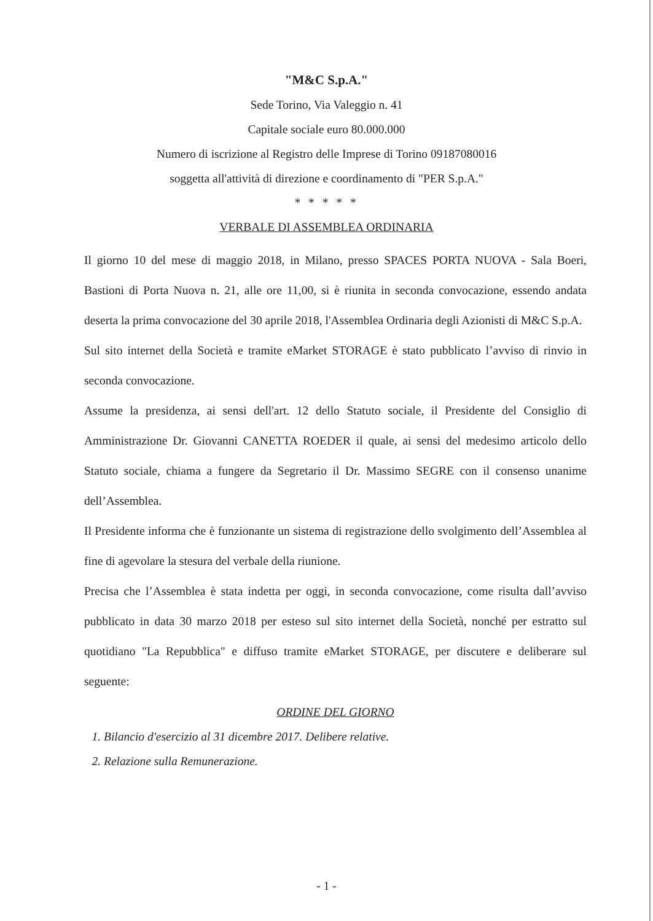"M&C S.p.A."
Sede Torino, Via Valeggio n. 41
Capitale sociale euro 80.000.000
Numero di iscrizione al Registro delle Imprese di Torino 09187080016
soggetta all'attività di direzione e coordinamento di "PER S.p.A."
* * * * *
VERBALE DI ASSEMBLEA ORDINARIA
Il giorno 10 del mese di maggio 2018, in Milano, presso SPACES PORTA NUOVA - Sala Boeri, Bastioni di Porta Nuova n. 21, alle ore 11,00, si è riunita in seconda convocazione, essendo andata deserta la prima convocazione del 30 aprile 2018, l'Assemblea Ordinaria degli Azionisti di M&C S.p.A.
Sul sito internet della Società e tramite eMarket STORAGE è stato pubblicato l’avviso di rinvio in seconda convocazione.
Assume la presidenza, ai sensi dell'art. 12 dello Statuto sociale, il Presidente del Consiglio di Amministrazione Dr. Giovanni CANETTA ROEDER il quale, ai sensi del medesimo articolo dello Statuto sociale, chiama a fungere da Segretario il Dr. Massimo SEGRE con il consenso unanime dell’Assemblea.
Il Presidente informa che è funzionante un sistema di registrazione dello svolgimento dell’Assemblea al fine di agevolare la stesura del verbale della riunione.
Precisa che l’Assemblea è stata indetta per oggi, in seconda convocazione, come risulta dall’avviso pubblicato in data 30 marzo 2018 per esteso sul sito internet della Società, nonché per estratto sul quotidiano "La Repubblica" e diffuso tramite eMarket STORAGE, per discutere e deliberare sul seguente:
ORDINE DEL GIORNO
1. Bilancio d'esercizio al 31 dicembre 2017. Delibere relative.
2. Relazione sulla Remunerazione.
- 1 -